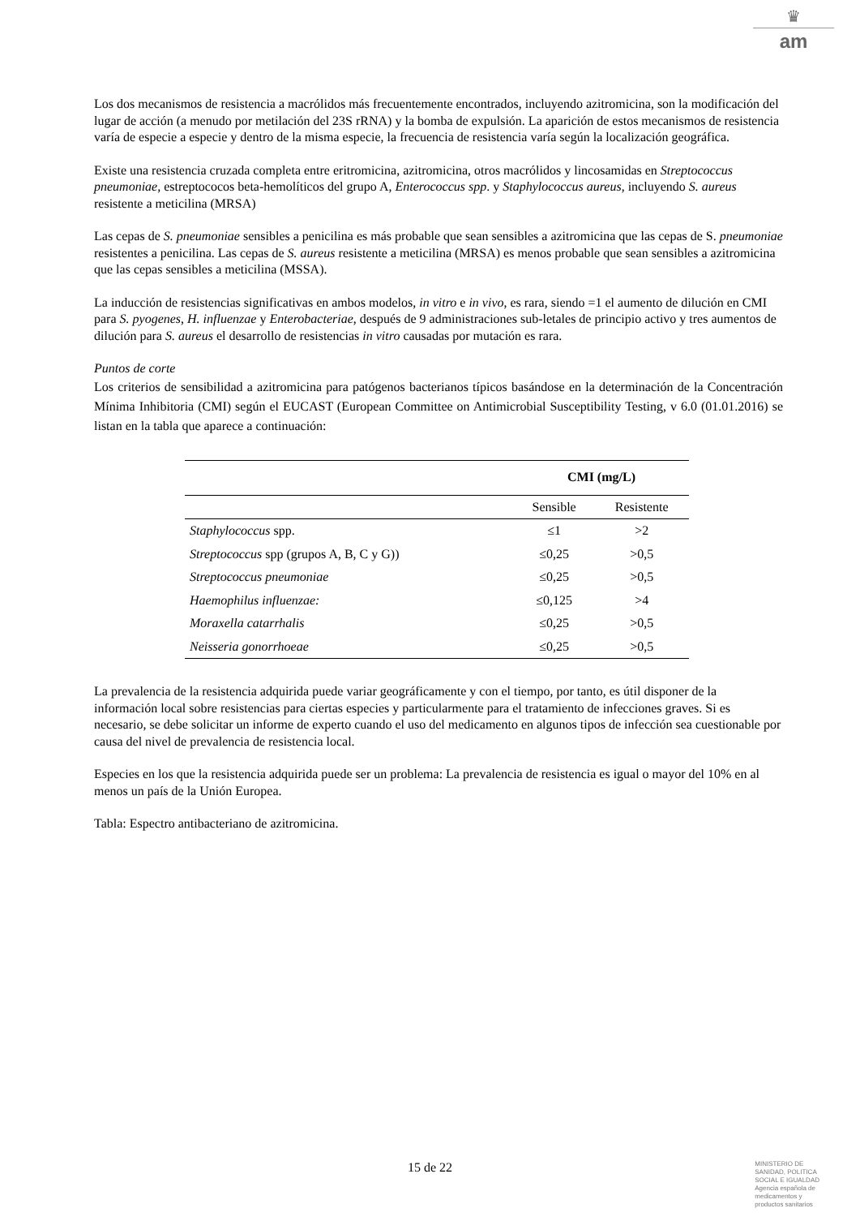♛
am
Los dos mecanismos de resistencia a macrólidos más frecuentemente encontrados, incluyendo azitromicina, son la modificación del lugar de acción (a menudo por metilación del 23S rRNA) y la bomba de expulsión. La aparición de estos mecanismos de resistencia varía de especie a especie y dentro de la misma especie, la frecuencia de resistencia varía según la localización geográfica.
Existe una resistencia cruzada completa entre eritromicina, azitromicina, otros macrólidos y lincosamidas en Streptococcus pneumoniae, estreptococos beta-hemolíticos del grupo A, Enterococcus spp. y Staphylococcus aureus, incluyendo S. aureus resistente a meticilina (MRSA)
Las cepas de S. pneumoniae sensibles a penicilina es más probable que sean sensibles a azitromicina que las cepas de S. pneumoniae resistentes a penicilina. Las cepas de S. aureus resistente a meticilina (MRSA) es menos probable que sean sensibles a azitromicina que las cepas sensibles a meticilina (MSSA).
La inducción de resistencias significativas en ambos modelos, in vitro e in vivo, es rara, siendo =1 el aumento de dilución en CMI para S. pyogenes, H. influenzae y Enterobacteriae, después de 9 administraciones sub-letales de principio activo y tres aumentos de dilución para S. aureus el desarrollo de resistencias in vitro causadas por mutación es rara.
Puntos de corte
Los criterios de sensibilidad a azitromicina para patógenos bacterianos típicos basándose en la determinación de la Concentración Mínima Inhibitoria (CMI) según el EUCAST (European Committee on Antimicrobial Susceptibility Testing, v 6.0 (01.01.2016) se listan en la tabla que aparece a continuación:
| | CMI (mg/L) | |
| --- | --- | --- |
| | Sensible | Resistente |
| Staphylococcus spp. | ≤1 | >2 |
| Streptococcus spp (grupos A, B, C y G)) | ≤0,25 | >0,5 |
| Streptococcus pneumoniae | ≤0,25 | >0,5 |
| Haemophilus influenzae: | ≤0,125 | >4 |
| Moraxella catarrhalis | ≤0,25 | >0,5 |
| Neisseria gonorrhoeae | ≤0,25 | >0,5 |
La prevalencia de la resistencia adquirida puede variar geográficamente y con el tiempo, por tanto, es útil disponer de la información local sobre resistencias para ciertas especies y particularmente para el tratamiento de infecciones graves. Si es necesario, se debe solicitar un informe de experto cuando el uso del medicamento en algunos tipos de infección sea cuestionable por causa del nivel de prevalencia de resistencia local.
Especies en los que la resistencia adquirida puede ser un problema: La prevalencia de resistencia es igual o mayor del 10% en al menos un país de la Unión Europea.
Tabla: Espectro antibacteriano de azitromicina.
15 de 22
MINISTERIO DE
SANIDAD, POLITICA
SOCIAL E IGUALDAD
Agencia española de
medicamentos y
productos sanitarios